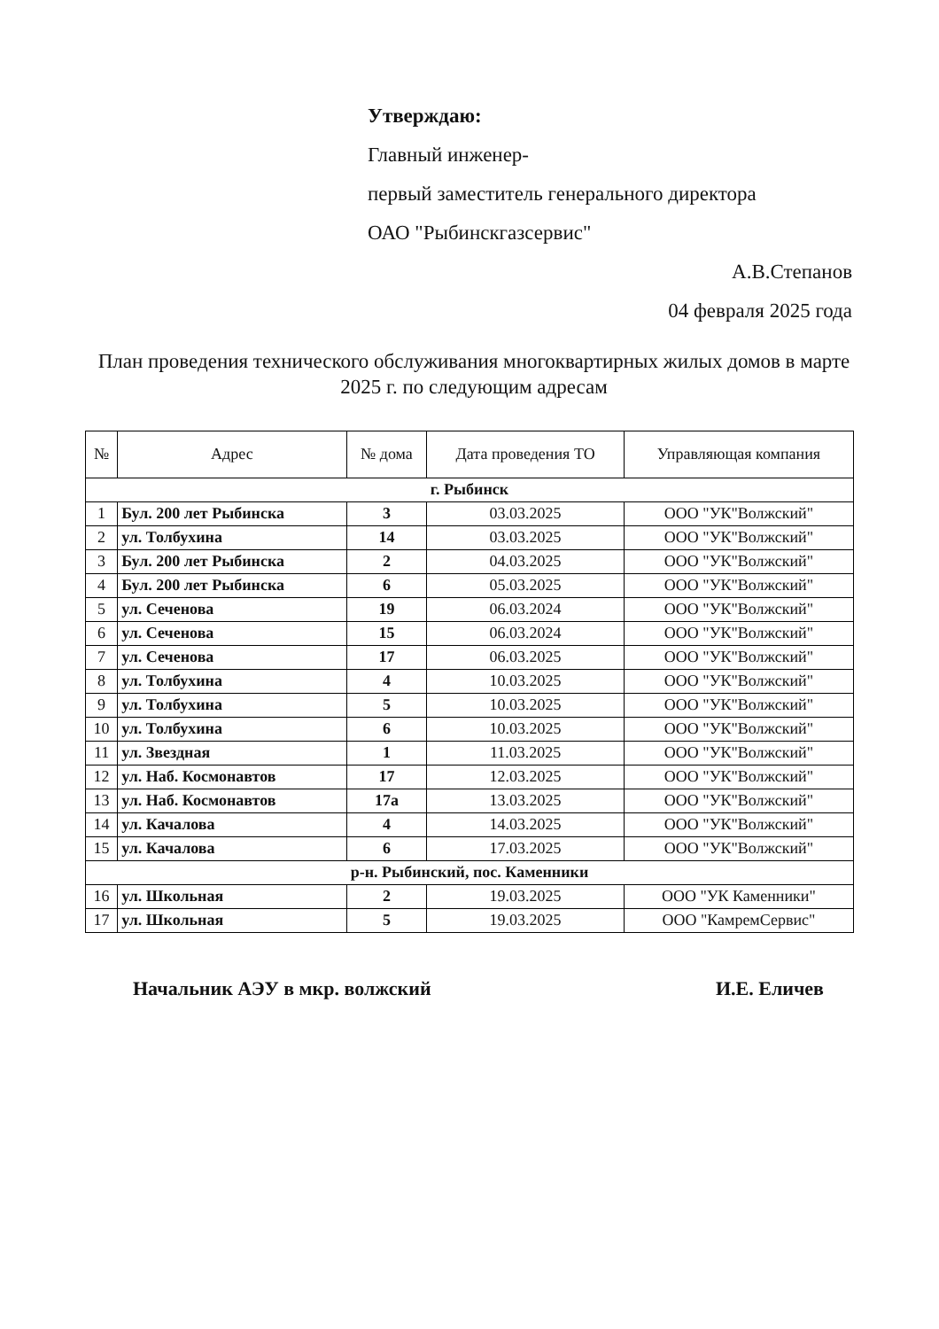Утверждаю:
Главный инженер-
первый заместитель генерального директора
ОАО "Рыбинскгазсервис"
А.В.Степанов
04 февраля 2025 года
План проведения технического обслуживания многоквартирных жилых домов в марте 2025 г. по следующим адресам
| № | Адрес | № дома | Дата проведения ТО | Управляющая компания |
| --- | --- | --- | --- | --- |
| г. Рыбинск | | | | |
| 1 | Бул. 200 лет Рыбинска | 3 | 03.03.2025 | ООО "УК"Волжский" |
| 2 | ул. Толбухина | 14 | 03.03.2025 | ООО "УК"Волжский" |
| 3 | Бул. 200 лет Рыбинска | 2 | 04.03.2025 | ООО "УК"Волжский" |
| 4 | Бул. 200 лет Рыбинска | 6 | 05.03.2025 | ООО "УК"Волжский" |
| 5 | ул. Сеченова | 19 | 06.03.2024 | ООО "УК"Волжский" |
| 6 | ул. Сеченова | 15 | 06.03.2024 | ООО "УК"Волжский" |
| 7 | ул. Сеченова | 17 | 06.03.2025 | ООО "УК"Волжский" |
| 8 | ул. Толбухина | 4 | 10.03.2025 | ООО "УК"Волжский" |
| 9 | ул. Толбухина | 5 | 10.03.2025 | ООО "УК"Волжский" |
| 10 | ул. Толбухина | 6 | 10.03.2025 | ООО "УК"Волжский" |
| 11 | ул. Звездная | 1 | 11.03.2025 | ООО "УК"Волжский" |
| 12 | ул. Наб. Космонавтов | 17 | 12.03.2025 | ООО "УК"Волжский" |
| 13 | ул. Наб. Космонавтов | 17а | 13.03.2025 | ООО "УК"Волжский" |
| 14 | ул. Качалова | 4 | 14.03.2025 | ООО "УК"Волжский" |
| 15 | ул. Качалова | 6 | 17.03.2025 | ООО "УК"Волжский" |
| р-н. Рыбинский, пос. Каменники | | | | |
| 16 | ул. Школьная | 2 | 19.03.2025 | ООО "УК Каменники" |
| 17 | ул. Школьная | 5 | 19.03.2025 | ООО "КамремСервис" |
Начальник АЭУ в мкр. волжский И.Е. Еличев